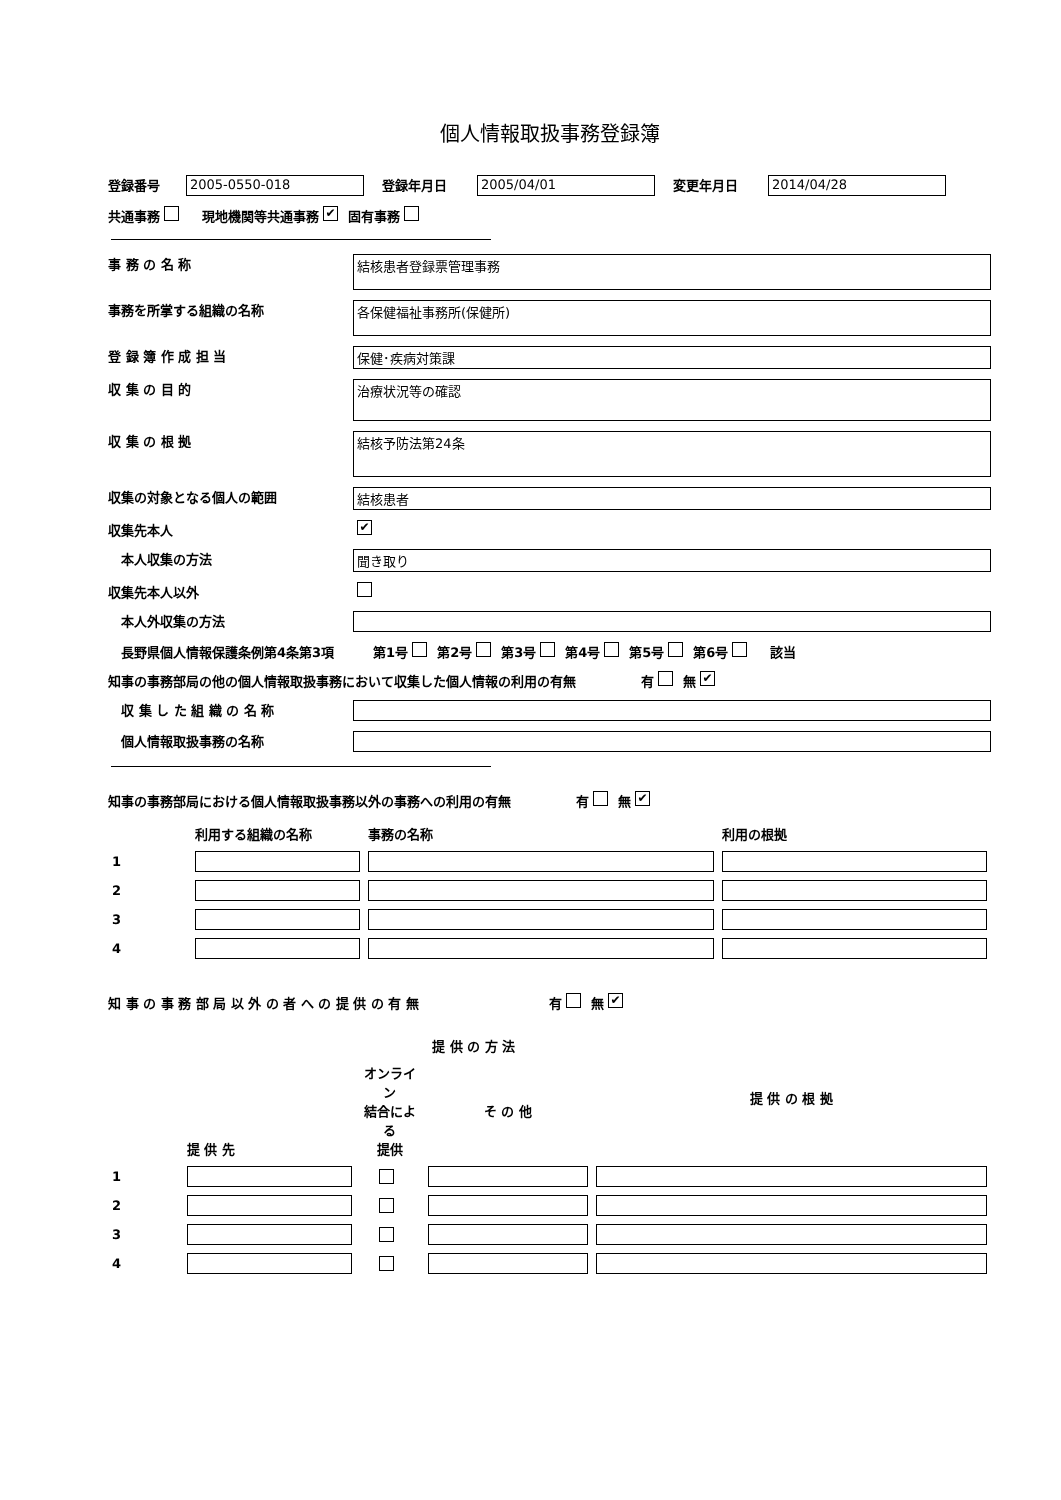個人情報取扱事務登録簿
登録番号 2005-0550-018 登録年月日 2005/04/01 変更年月日 2014/04/28
共通事務　現地機関等共通事務 ✔ 固有事務
事 務 の 名 称 結核患者登録票管理事務
事務を所掌する組織の名称 各保健福祉事務所(保健所)
登 録 簿 作 成 担 当 保健･疾病対策課
収 集 の 目 的 治療状況等の確認
収 集 の 根 拠 結核予防法第24条
収集の対象となる個人の範囲 結核患者
収集先本人 ✔
　本人収集の方法 聞き取り
収集先本人以外
　本人外収集の方法
　長野県個人情報保護条例第4条第3項　　　第1号 第2号 第3号 第4号 第5号 第6号　該当
知事の事務部局の他の個人情報取扱事務において収集した個人情報の利用の有無　　　　　有 無 ✔
　収 集 し た 組 織 の 名 称
　個人情報取扱事務の名称
知事の事務部局における個人情報取扱事務以外の事務への利用の有無　　　　　有 無 ✔
| | 利用する組織の名称 | 事務の名称 | 利用の根拠 |
| 1 | | | |
| 2 | | | |
| 3 | | | |
| 4 | | | |
知 事 の 事 務 部 局 以 外 の 者 へ の 提 供 の 有 無　　　　　　　　　　有 無 ✔
| | 提 供 先 | 提 供 の 方 法 | | 提 供 の 根 拠 |
| | | オンライン 結合による 提供 | そ の 他 | |
| 1 | | | | |
| 2 | | | | |
| 3 | | | | |
| 4 | | | | |